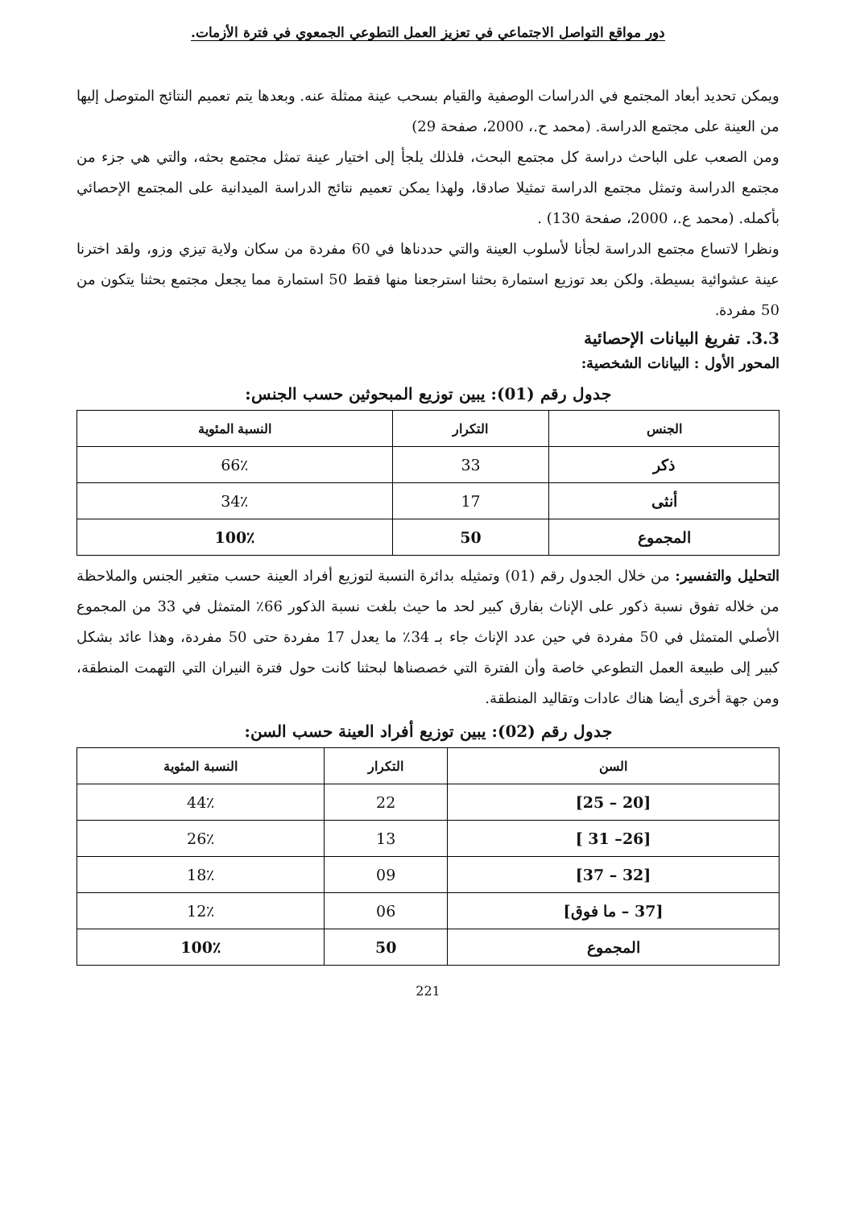دور مواقع التواصل الاجتماعي في تعزيز العمل التطوعي الجمعوي في فترة الأزمات.
ويمكن تحديد أبعاد المجتمع في الدراسات الوصفية والقيام بسحب عينة ممثلة عنه. وبعدها يتم تعميم النتائج المتوصل إليها من العينة على مجتمع الدراسة. (محمد ح.، 2000، صفحة 29)
ومن الصعب على الباحث دراسة كل مجتمع البحث، فلذلك يلجأ إلى اختيار عينة تمثل مجتمع بحثه، والتي هي جزء من مجتمع الدراسة وتمثل مجتمع الدراسة تمثيلا صادقا، ولهذا يمكن تعميم نتائج الدراسة الميدانية على المجتمع الإحصائي بأكمله. (محمد ع.، 2000، صفحة 130) .
ونظرا لاتساع مجتمع الدراسة لجأنا لأسلوب العينة والتي حددناها في 60 مفردة من سكان ولاية تيزي وزو، ولقد اخترنا عينة عشوائية بسيطة. ولكن بعد توزيع استمارة بحثنا استرجعنا منها فقط 50 استمارة مما يجعل مجتمع بحثنا يتكون من 50 مفردة.
3.3. تفريغ البيانات الإحصائية
المحور الأول : البيانات الشخصية:
جدول رقم (01): يبين توزيع المبحوثين حسب الجنس:
| الجنس | التكرار | النسبة المئوية |
| --- | --- | --- |
| ذكر | 33 | 66٪ |
| أنثى | 17 | 34٪ |
| المجموع | 50 | 100٪ |
التحليل والتفسير: من خلال الجدول رقم (01) وتمثيله بدائرة النسبة لتوزيع أفراد العينة حسب متغير الجنس والملاحظة من خلاله تفوق نسبة ذكور على الإناث بفارق كبير لحد ما حيث بلغت نسبة الذكور 66٪ المتمثل في 33 من المجموع الأصلي المتمثل في 50 مفردة في حين عدد الإناث جاء بـ 34٪ ما يعدل 17 مفردة حتى 50 مفردة، وهذا عائد بشكل كبير إلى طبيعة العمل التطوعي خاصة وأن الفترة التي خصصناها لبحثنا كانت حول فترة النيران التي التهمت المنطقة، ومن جهة أخرى أيضا هناك عادات وتقاليد المنطقة.
جدول رقم (02): يبين توزيع أفراد العينة حسب السن:
| السن | التكرار | النسبة المئوية |
| --- | --- | --- |
| [20 – 25] | 22 | 44٪ |
| [26– 31 ] | 13 | 26٪ |
| [32 – 37] | 09 | 18٪ |
| [37 – ما فوق] | 06 | 12٪ |
| المجموع | 50 | 100٪ |
221